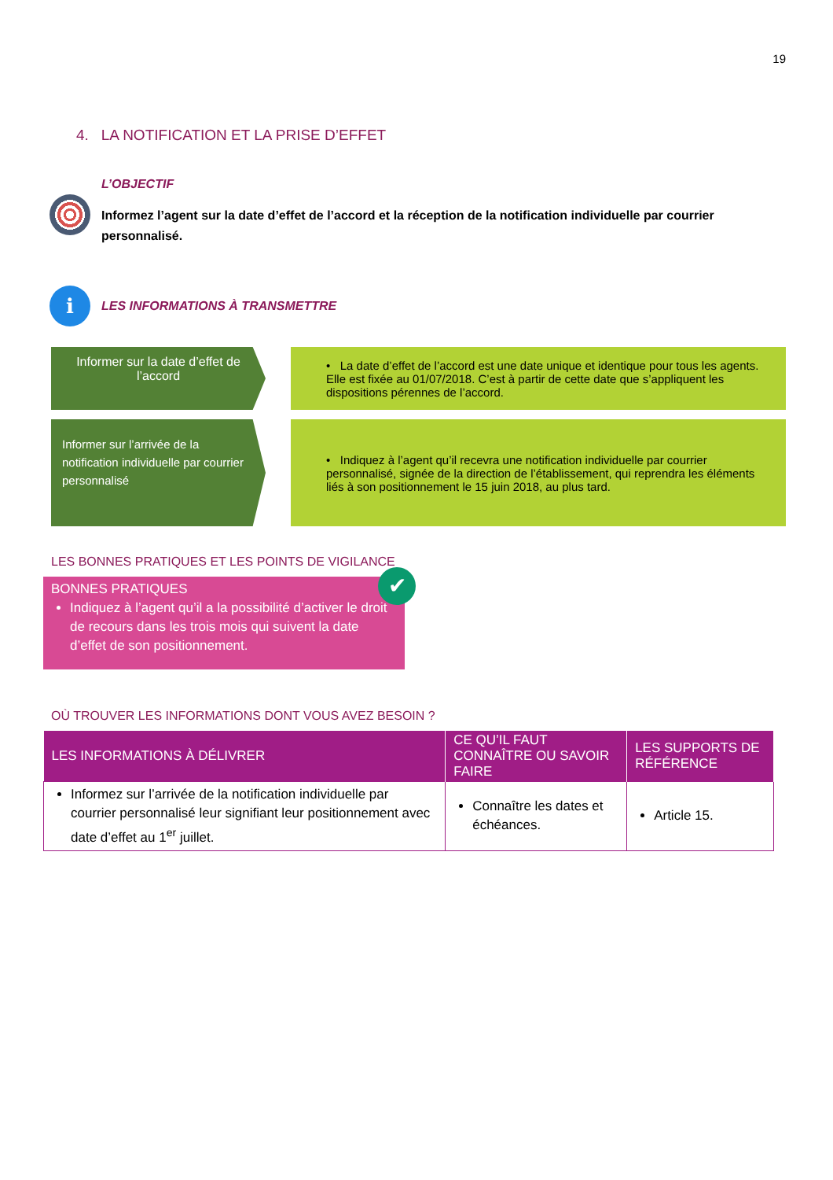19
4. LA NOTIFICATION ET LA PRISE D’EFFET
L’OBJECTIF
Informez l’agent sur la date d’effet de l’accord et la réception de la notification individuelle par courrier personnalisé.
i
LES INFORMATIONS À TRANSMETTRE
Informer sur la date d’effet de l’accord
• La date d’effet de l’accord est une date unique et identique pour tous les agents. Elle est fixée au 01/07/2018. C’est à partir de cette date que s’appliquent les dispositions pérennes de l’accord.
Informer sur l’arrivée de la notification individuelle par courrier personnalisé
• Indiquez à l’agent qu’il recevra une notification individuelle par courrier personnalisé, signée de la direction de l’établissement, qui reprendra les éléments liés à son positionnement le 15 juin 2018, au plus tard.
LES BONNES PRATIQUES ET LES POINTS DE VIGILANCE
✔
BONNES PRATIQUES
Indiquez à l’agent qu’il a la possibilité d’activer le droit de recours dans les trois mois qui suivent la date d’effet de son positionnement.
OÙ TROUVER LES INFORMATIONS DONT VOUS AVEZ BESOIN ?
| LES INFORMATIONS À DÉLIVRER | CE QU’IL FAUT CONNAÎTRE OU SAVOIR FAIRE | LES SUPPORTS DE RÉFÉRENCE |
| --- | --- | --- |
| Informez sur l’arrivée de la notification individuelle par courrier personnalisé leur signifiant leur positionnement avec date d’effet au 1<sup>er</sup> juillet. | Connaître les dates et échéances. | Article 15. |